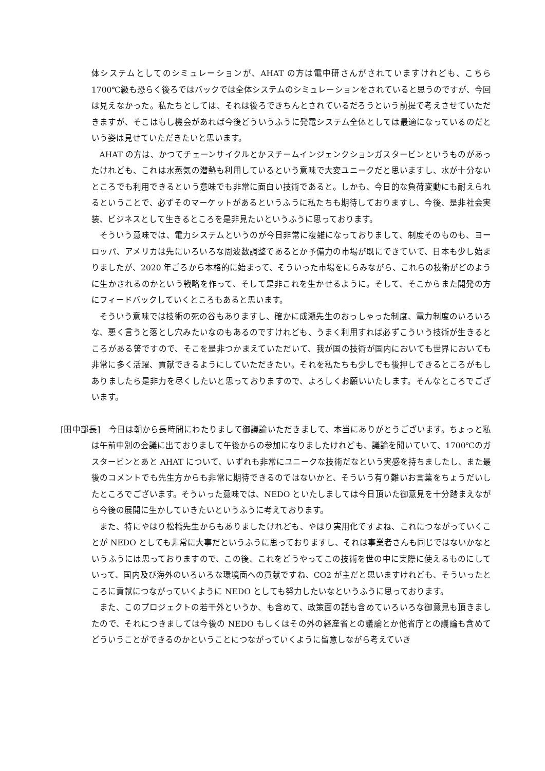体システムとしてのシミュレーションが、AHAT の方は電中研さんがされていますけれども、こちら1700℃級も恐らく後ろではバックでは全体システムのシミュレーションをされていると思うのですが、今回は見えなかった。私たちとしては、それは後ろできちんとされているだろうという前提で考えさせていただきますが、そこはもし機会があれば今後どういうふうに発電システム全体としては最適になっているのだという姿は見せていただきたいと思います。
AHAT の方は、かつてチェーンサイクルとかスチームインジェンクションガスタービンというものがあったけれども、これは水蒸気の潜熱も利用しているという意味で大変ユニークだと思いますし、水が十分ないところでも利用できるという意味でも非常に面白い技術であると。しかも、今日的な負荷変動にも耐えられるということで、必ずそのマーケットがあるというふうに私たちも期待しておりますし、今後、是非社会実装、ビジネスとして生きるところを是非見たいというふうに思っております。
そういう意味では、電力システムというのが今日非常に複雑になっておりまして、制度そのものも、ヨーロッパ、アメリカは先にいろいろな周波数調整であるとか予備力の市場が既にできていて、日本も少し始まりましたが、2020 年ごろから本格的に始まって、そういった市場をにらみながら、これらの技術がどのように生かされるのかという戦略を作って、そして是非これを生かせるように。そして、そこからまた開発の方にフィードバックしていくところもあると思います。
そういう意味では技術の死の谷もありますし、確かに成瀬先生のおっしゃった制度、電力制度のいろいろな、悪く言うと落とし穴みたいなのもあるのですけれども、うまく利用すれば必ずこういう技術が生きるところがある筈ですので、そこを是非つかまえていただいて、我が国の技術が国内においても世界においても非常に多く活躍、貢献できるようにしていただきたい。それを私たちも少しでも後押しできるところがもしありましたら是非力を尽くしたいと思っておりますので、よろしくお願いいたします。そんなところでございます。
[田中部長]　今日は朝から長時間にわたりまして御議論いただきまして、本当にありがとうございます。ちょっと私は午前中別の会議に出ておりまして午後からの参加になりましたけれども、議論を聞いていて、1700℃のガスタービンとあと AHAT について、いずれも非常にユニークな技術だなという実感を持ちましたし、また最後のコメントでも先生方からも非常に期待できるのではないかと、そういう有り難いお言葉をちょうだいしたところでございます。そういった意味では、NEDO といたしましては今日頂いた御意見を十分踏まえながら今後の展開に生かしていきたいというふうに考えております。
また、特にやはり松橋先生からもありましたけれども、やはり実用化ですよね、これにつながっていくことが NEDO としても非常に大事だというふうに思っておりますし、それは事業者さんも同じではないかなというふうには思っておりますので、この後、これをどうやってこの技術を世の中に実際に使えるものにしていって、国内及び海外のいろいろな環境面への貢献ですね、CO2 が主だと思いますけれども、そういったところに貢献につながっていくように NEDO としても努力したいなというふうに思っております。
また、このプロジェクトの若干外というか、も含めて、政策面の話も含めていろいろな御意見も頂きましたので、それにつきましては今後の NEDO もしくはその外の経産省との議論とか他省庁との議論も含めてどういうことができるのかということにつながっていくように留意しながら考えていき